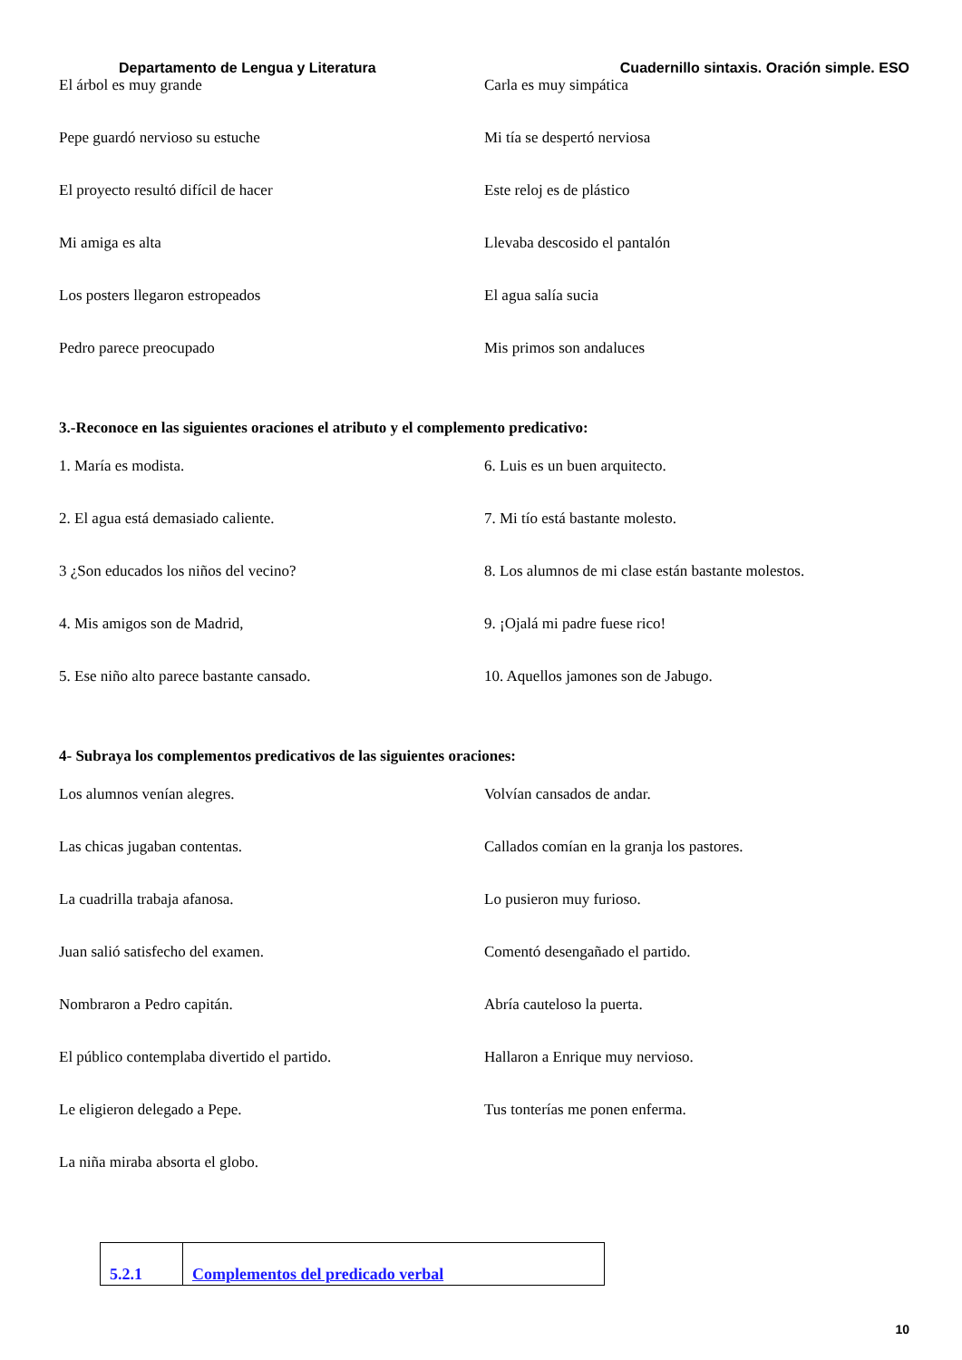Departamento de Lengua y Literatura Cuadernillo sintaxis. Oración simple. ESO
El árbol es muy grande Carla es muy simpática
Pepe guardó nervioso su estuche Mi tía se despertó nerviosa
El proyecto resultó difícil de hacer Este reloj es de plástico
Mi amiga es alta Llevaba descosido el pantalón
Los posters llegaron estropeados El agua salía sucia
Pedro parece preocupado Mis primos son andaluces
3.-Reconoce en las siguientes oraciones el atributo y el complemento predicativo:
1. María es modista. 6. Luis es un buen arquitecto.
2. El agua está demasiado caliente. 7. Mi tío está bastante molesto.
3 ¿Son educados los niños del vecino? 8. Los alumnos de mi clase están bastante molestos.
4. Mis amigos son de Madrid, 9. ¡Ojalá mi padre fuese rico!
5. Ese niño alto parece bastante cansado. 10. Aquellos jamones son de Jabugo.
4- Subraya los complementos predicativos de las siguientes oraciones:
Los alumnos venían alegres. Volvían cansados de andar.
Las chicas jugaban contentas. Callados comían en la granja los pastores.
La cuadrilla trabaja afanosa. Lo pusieron muy furioso.
Juan salió satisfecho del examen. Comentó desengañado el partido.
Nombraron a Pedro capitán. Abría cauteloso la puerta.
El público contemplaba divertido el partido. Hallaron a Enrique muy nervioso.
Le eligieron delegado a Pepe. Tus tonterías me ponen enferma.
La niña miraba absorta el globo.
5.2.1 Complementos del predicado verbal
10